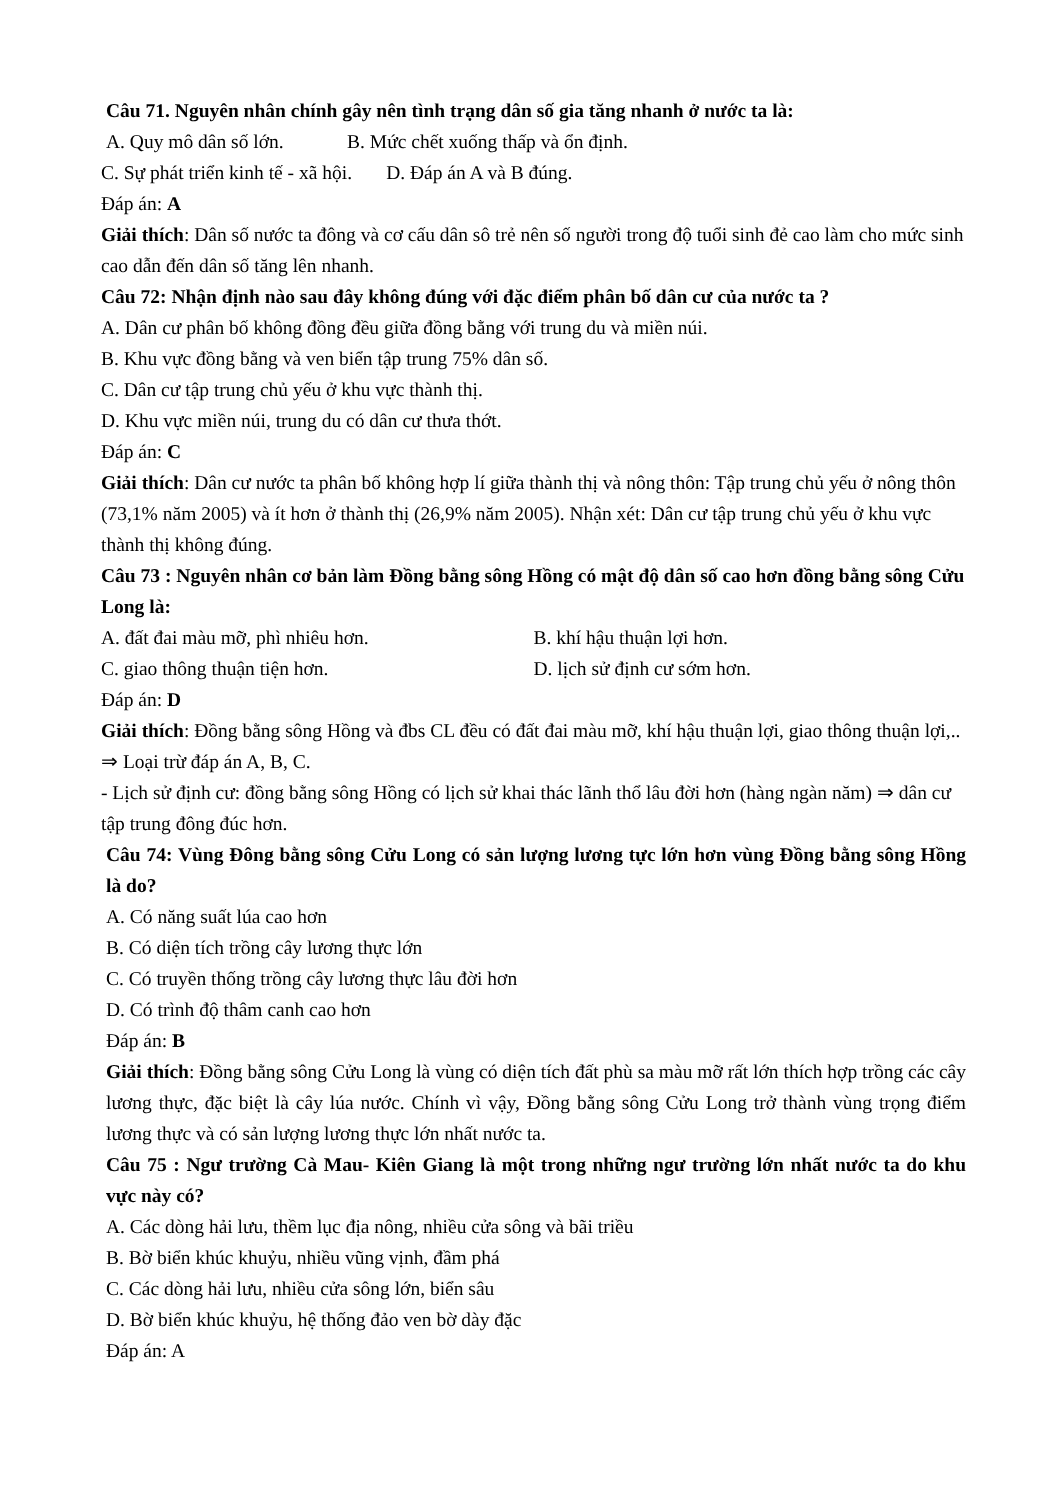Câu 71. Nguyên nhân chính gây nên tình trạng dân số gia tăng nhanh ở nước ta là:
A. Quy mô dân số lớn. B. Mức chết xuống thấp và ổn định.
C. Sự phát triển kinh tế - xã hội. D. Đáp án A và B đúng.
Đáp án: A
Giải thích: Dân số nước ta đông và cơ cấu dân sô trẻ nên số người trong độ tuổi sinh đẻ cao làm cho mức sinh cao dẫn đến dân số tăng lên nhanh.
Câu 72: Nhận định nào sau đây không đúng với đặc điểm phân bố dân cư của nước ta ?
A. Dân cư phân bố không đồng đều giữa đồng bằng với trung du và miền núi.
B. Khu vực đồng bằng và ven biển tập trung 75% dân số.
C. Dân cư tập trung chủ yếu ở khu vực thành thị.
D. Khu vực miền núi, trung du có dân cư thưa thớt.
Đáp án: C
Giải thích: Dân cư nước ta phân bố không hợp lí giữa thành thị và nông thôn: Tập trung chủ yếu ở nông thôn (73,1% năm 2005) và ít hơn ở thành thị (26,9% năm 2005). Nhận xét: Dân cư tập trung chủ yếu ở khu vực thành thị không đúng.
Câu 73 : Nguyên nhân cơ bản làm Đồng bằng sông Hồng có mật độ dân số cao hơn đồng bằng sông Cửu Long là:
A. đất đai màu mỡ, phì nhiêu hơn. B. khí hậu thuận lợi hơn.
C. giao thông thuận tiện hơn. D. lịch sử định cư sớm hơn.
Đáp án: D
Giải thích: Đồng bằng sông Hồng và đbs CL đều có đất đai màu mỡ, khí hậu thuận lợi, giao thông thuận lợi,.. ⇒ Loại trừ đáp án A, B, C.
- Lịch sử định cư: đồng bằng sông Hồng có lịch sử khai thác lãnh thổ lâu đời hơn (hàng ngàn năm) ⇒ dân cư tập trung đông đúc hơn.
Câu 74: Vùng Đông bằng sông Cửu Long có sản lượng lương tực lớn hơn vùng Đồng bằng sông Hồng là do?
A. Có năng suất lúa cao hơn
B. Có diện tích trồng cây lương thực lớn
C. Có truyền thống trồng cây lương thực lâu đời hơn
D. Có trình độ thâm canh cao hơn
Đáp án: B
Giải thích: Đồng bằng sông Cửu Long là vùng có diện tích đất phù sa màu mỡ rất lớn thích hợp trồng các cây lương thực, đặc biệt là cây lúa nước. Chính vì vậy, Đồng bằng sông Cửu Long trở thành vùng trọng điểm lương thực và có sản lượng lương thực lớn nhất nước ta.
Câu 75 : Ngư trường Cà Mau- Kiên Giang là một trong những ngư trường lớn nhất nước ta do khu vực này có?
A. Các dòng hải lưu, thềm lục địa nông, nhiều cửa sông và bãi triều
B. Bờ biển khúc khuỷu, nhiều vũng vịnh, đầm phá
C. Các dòng hải lưu, nhiều cửa sông lớn, biển sâu
D. Bờ biển khúc khuỷu, hệ thống đảo ven bờ dày đặc
Đáp án: A